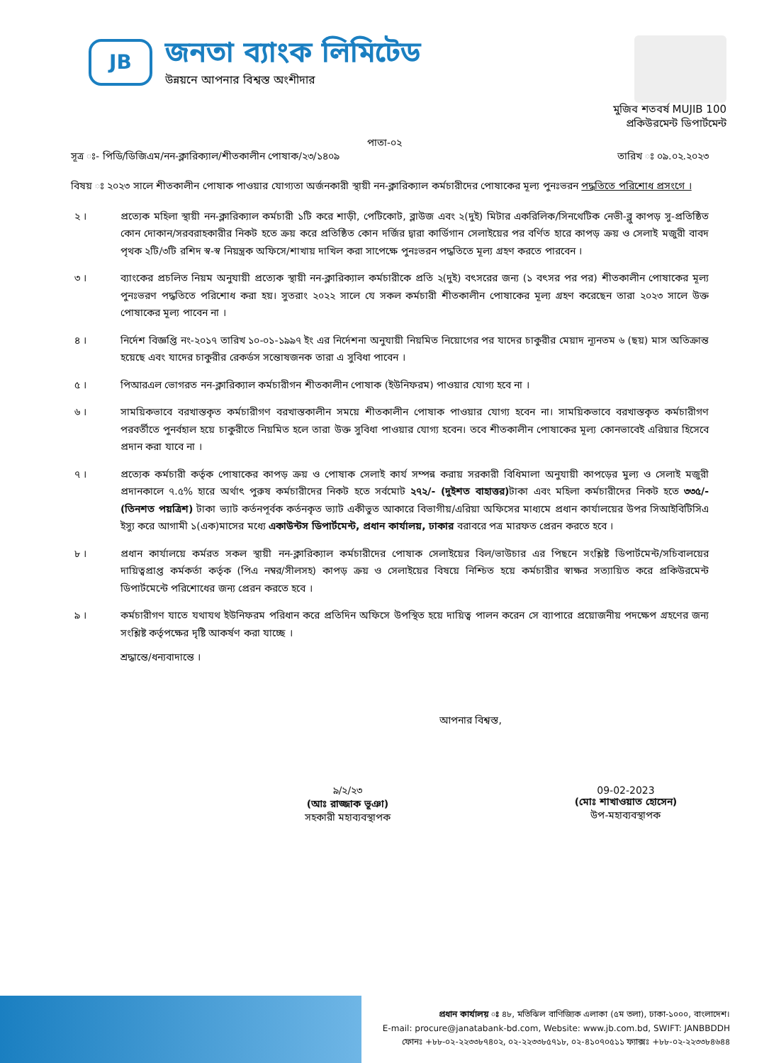JB
জনতা ব্যাংক লিমিটেড
উন্নয়নে আপনার বিশ্বস্ত অংশীদার
মুজিব শতবর্ষ MUJIB 100
প্রকিউরমেন্ট ডিপার্টমেন্ট
পাতা-০২
সূত্র ঃ- পিডি/ডিজিএম/নন-ক্লারিক্যাল/শীতকালীন পোষাক/২৩/১৪০৯ তারিখ ঃ ০৯.০২.২০২৩
বিষয় ঃ ২০২৩ সালে শীতকালীন পোষাক পাওয়ার যোগ্যতা অর্জনকারী স্থায়ী নন-ক্লারিক্যাল কর্মচারীদের পোষাকের মূল্য পুনঃভরন পদ্ধতিতে পরিশোধ প্রসংগে ।
২ । প্রত্যেক মহিলা স্থায়ী নন-ক্লারিক্যাল কর্মচারী ১টি করে শাড়ী, পেটিকোট, ব্লাউজ এবং ২(দুই) মিটার একরিলিক/সিনথেটিক নেভী-ব্লু কাপড় সু-প্রতিষ্ঠিত কোন দোকান/সরবরাহকারীর নিকট হতে ক্রয় করে প্রতিষ্ঠিত কোন দর্জির দ্বারা কার্ডিগান সেলাইয়ের পর বর্ণিত হারে কাপড় ক্রয় ও সেলাই মজুরী বাবদ পৃথক ২টি/৩টি রশিদ স্ব-স্ব নিয়ন্ত্রক অফিসে/শাখায় দাখিল করা সাপেক্ষে পুনঃভরন পদ্ধতিতে মূল্য গ্রহণ করতে পারবেন ।
৩ । ব্যাংকের প্রচলিত নিয়ম অনুযায়ী প্রত্যেক স্থায়ী নন-ক্লারিক্যাল কর্মচারীকে প্রতি ২(দুই) বৎসরের জন্য (১ বৎসর পর পর) শীতকালীন পোষাকের মূল্য পুনঃভরণ পদ্ধতিতে পরিশোধ করা হয়। সুতরাং ২০২২ সালে যে সকল কর্মচারী শীতকালীন পোষাকের মূল্য গ্রহণ করেছেন তারা ২০২৩ সালে উক্ত পোষাকের মূল্য পাবেন না ।
৪ । নির্দেশ বিজ্ঞপ্তি নং-২০১৭ তারিখ ১০-০১-১৯৯৭ ইং এর নির্দেশনা অনুযায়ী নিয়মিত নিয়োগের পর যাদের চাকুরীর মেয়াদ ন্যূনতম ৬ (ছয়) মাস অতিক্রান্ত হয়েছে এবং যাদের চাকুরীর রেকর্ডস সন্তোষজনক তারা এ সুবিধা পাবেন ।
৫ । পিআরএল ভোগরত নন-ক্লারিক্যাল কর্মচারীগন শীতকালীন পোষাক (ইউনিফরম) পাওয়ার যোগ্য হবে না ।
৬ । সাময়িকভাবে বরখাস্তকৃত কর্মচারীগণ বরখাস্তকালীন সময়ে শীতকালীন পোষাক পাওয়ার যোগ্য হবেন না। সাময়িকভাবে বরখাস্তকৃত কর্মচারীগণ পরবর্তীতে পুনর্বহাল হয়ে চাকুরীতে নিয়মিত হলে তারা উক্ত সুবিধা পাওয়ার যোগ্য হবেন। তবে শীতকালীন পোষাকের মূল্য কোনভাবেই এরিয়ার হিসেবে প্রদান করা যাবে না ।
৭ । প্রত্যেক কর্মচারী কর্তৃক পোষাকের কাপড় ক্রয় ও পোষাক সেলাই কার্য সম্পন্ন করায় সরকারী বিধিমালা অনুযায়ী কাপড়ের মুল্য ও সেলাই মজুরী প্রদানকালে ৭.৫% হারে অর্থাৎ পুরুষ কর্মচারীদের নিকট হতে সর্বমোট ২৭২/- (দুইশত বাহাত্তর) টাকা এবং মহিলা কর্মচারীদের নিকট হতে ৩৩৫/- (তিনশত পয়ত্রিশ) টাকা ভ্যাট কর্তনপূর্বক কর্তনকৃত ভ্যাট একীভুত আকারে বিভাগীয়/এরিয়া অফিসের মাধ্যমে প্রধান কার্যালয়ের উপর সিআইবিটিসিএ ইস্যু করে আগামী ১(এক)মাসের মধ্যে একাউন্টস ডিপার্টমেন্ট, প্রধান কার্যালয়, ঢাকার বরাবরে পত্র মারফত প্রেরন করতে হবে ।
৮ । প্রধান কার্যালয়ে কর্মরত সকল স্থায়ী নন-ক্লারিক্যাল কর্মচারীদের পোষাক সেলাইয়ের বিল/ভাউচার এর পিছনে সংশ্লিষ্ট ডিপার্টমেন্ট/সচিবালয়ের দায়িত্বপ্রাপ্ত কর্মকর্তা কর্তৃক (পিএ নম্বর/সীলসহ) কাপড় ক্রয় ও সেলাইয়ের বিষয়ে নিশ্চিত হয়ে কর্মচারীর স্বাক্ষর সত্যায়িত করে প্রকিউরমেন্ট ডিপার্টমেন্টে পরিশোধের জন্য প্রেরন করতে হবে ।
৯ । কর্মচারীগণ যাতে যথাযথ ইউনিফরম পরিধান করে প্রতিদিন অফিসে উপস্থিত হয়ে দায়িত্ব পালন করেন সে ব্যাপারে প্রয়োজনীয় পদক্ষেপ গ্রহণের জন্য সংশ্লিষ্ট কর্তৃপক্ষের দৃষ্টি আকর্ষণ করা যাচ্ছে ।
শ্রদ্ধান্তে/ধন্যবাদান্তে ।
আপনার বিশ্বস্ত,
৯/২/২৩
(আঃ রাজ্জাক ভূঞা)
সহকারী মহাব্যবস্থাপক
09-02-2023
(মোঃ শাখাওয়াত হোসেন)
উপ-মহাব্যবস্থাপক
প্রধান কার্যালয় ঃ ৪৮, মতিঝিল বাণিজ্যিক এলাকা (৫ম তলা), ঢাকা-১০০০, বাংলাদেশ।
E-mail: procure@janatabank-bd.com, Website: www.jb.com.bd, SWIFT: JANBBDDH
ফোনঃ +৮৮-০২-২২৩৩৮৭৪০২, ০২-২২৩৩৮৫৭১৮, ০২-৪১০৭০৫১১ ফ্যাক্সঃ +৮৮-০২-২২৩৩৮৪৬৪৪